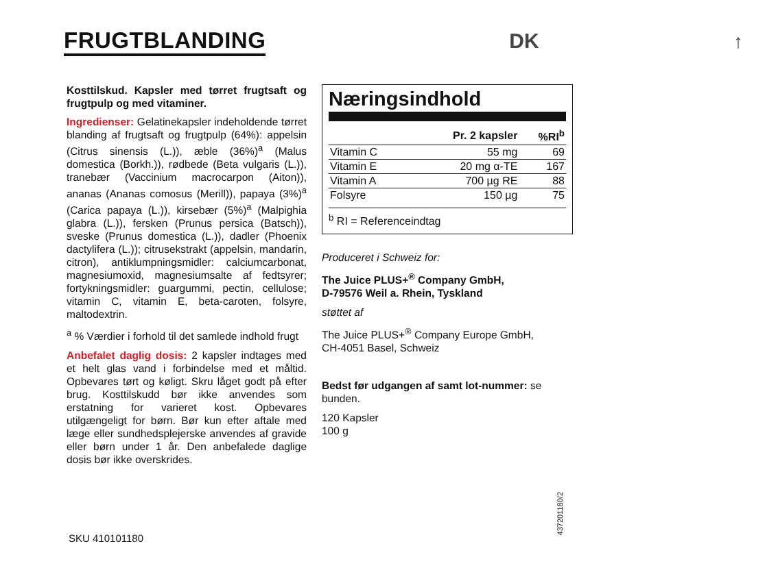FRUGTBLANDING DK ↑
Kosttilskud. Kapsler med tørret frugtsaft og frugtpulp og med vitaminer.
Ingredienser: Gelatinekapsler indeholdende tørret blanding af frugtsaft og frugtpulp (64%): appelsin (Citrus sinensis (L.)), æble (36%)<sup>a</sup> (Malus domestica (Borkh.)), rødbede (Beta vulgaris (L.)), tranebær (Vaccinium macrocarpon (Aiton)), ananas (Ananas comosus (Merill)), papaya (3%)<sup>a</sup> (Carica papaya (L.)), kirsebær (5%)<sup>a</sup> (Malpighia glabra (L.)), fersken (Prunus persica (Batsch)), sveske (Prunus domestica (L.)), dadler (Phoenix dactylifera (L.)); citrusekstrakt (appelsin, mandarin, citron), antiklumpningsmidler: calciumcarbonat, magnesiumoxid, magnesiumsalte af fedtsyrer; fortykningsmidler: guargummi, pectin, cellulose; vitamin C, vitamin E, beta-caroten, folsyre, maltodextrin.
<sup>a</sup> % Værdier i forhold til det samlede indhold frugt
Anbefalet daglig dosis: 2 kapsler indtages med et helt glas vand i forbindelse med et måltid. Opbevares tørt og køligt. Skru låget godt på efter brug. Kosttilskudd bør ikke anvendes som erstatning for varieret kost. Opbevares utilgængeligt for børn. Bør kun efter aftale med læge eller sundhedsplejerske anvendes af gravide eller børn under 1 år. Den anbefalede daglige dosis bør ikke overskrides.
Næringsindhold
| | Pr. 2 kapsler | %RI<sup>b</sup> |
| --- | --- | --- |
| Vitamin C | 55 mg | 69 |
| Vitamin E | 20 mg α-TE | 167 |
| Vitamin A | 700 µg RE | 88 |
| Folsyre | 150 µg | 75 |
<sup>b</sup> RI = Referenceindtag
Produceret i Schweiz for:
The Juice PLUS+<sup>®</sup> Company GmbH,
D-79576 Weil a. Rhein, Tyskland
støttet af
The Juice PLUS+<sup>®</sup> Company Europe GmbH,
CH-4051 Basel, Schweiz
Bedst før udgangen af samt lot-nummer: se bunden.
120 Kapsler
100 g
SKU 410101180
43720​1180/2